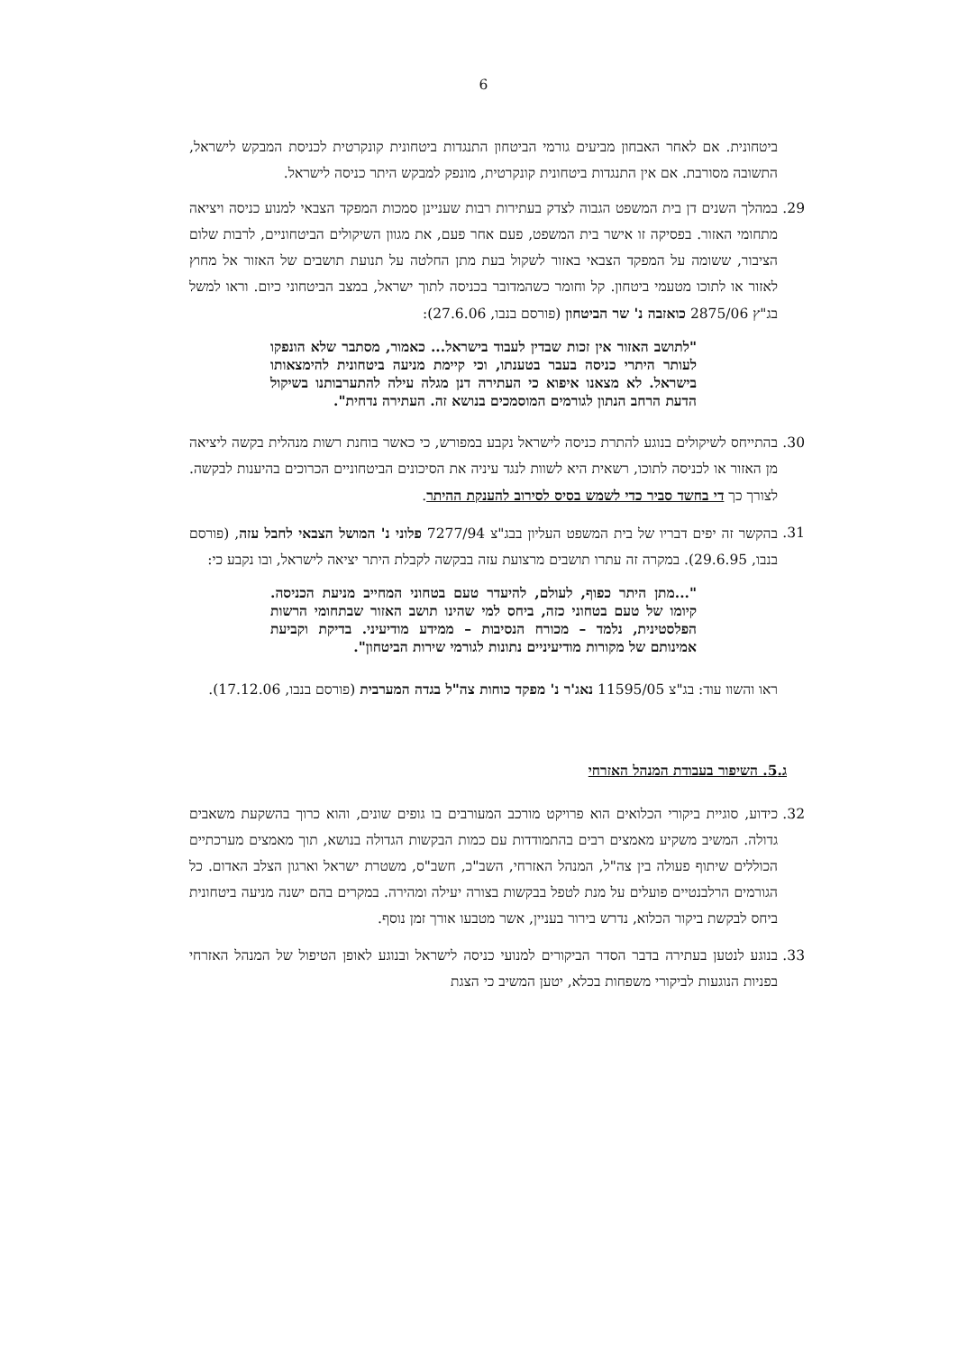6
ביטחונית. אם לאחר האבחון מביעים גורמי הביטחון התנגדות ביטחונית קונקרטית לכניסת המבקש לישראל, התשובה מסורבת. אם אין התנגדות ביטחונית קונקרטית, מונפק למבקש היתר כניסה לישראל.
29. במהלך השנים דן בית המשפט הגבוה לצדק בעתירות רבות שעניינן סמכות המפקד הצבאי למנוע כניסה ויציאה מתחומי האזור. בפסיקה זו אישר בית המשפט, פעם אחר פעם, את מגוון השיקולים הביטחוניים, לרבות שלום הציבור, ששומה על המפקד הצבאי באזור לשקול בעת מתן החלטה על תנועת תושבים של האזור אל מחוץ לאזור או לתוכו מטעמי ביטחון. קל וחומר כשהמדובר בכניסה לתוך ישראל, במצב הביטחוני כיום. וראו למשל בג"ץ 2875/06 כואזבה נ' שר הביטחון (פורסם בנבו, 27.6.06):
"לתושב האזור אין זכות שבדין לעבוד בישראל... כאמור, מסתבר שלא הונפקו לעותר היתרי כניסה בעבר בטענתו, וכי קיימת מניעה ביטחונית להימצאותו בישראל. לא מצאנו איפוא כי העתירה דנן מגלה עילה להתערבותנו בשיקול הדעת הרחב הנתון לגורמים המוסמכים בנושא זה. העתירה נדחית".
30. בהתייחס לשיקולים בנוגע להתרת כניסה לישראל נקבע במפורש, כי כאשר בוחנת רשות מנהלית בקשה ליציאה מן האזור או לכניסה לתוכו, רשאית היא לשוות לנגד עיניה את הסיכונים הביטחוניים הכרוכים בהיענות לבקשה. לצורך כך די בחשד סביר כדי לשמש בסיס לסירוב להענקת ההיתר.
31. בהקשר זה יפים דבריו של בית המשפט העליון בבג"צ 7277/94 פלוני נ' המושל הצבאי לחבל עזה, (פורסם בנבו, 29.6.95). במקרה זה עתרו תושבים מרצועת עזה בבקשה לקבלת היתר יציאה לישראל, ובו נקבע כי:
"...מתן היתר כפוף, לעולם, להיעדר טעם בטחוני המחייב מניעת הכניסה. קיומו של טעם בטחוני כזה, ביחס למי שהינו תושב האזור שבתחומי הרשות הפלסטינית, נלמד – מכורח הנסיבות – ממידע מודיעיני. בדיקת וקביעת אמינותם של מקורות מודיעיניים נתונות לגורמי שירות הביטחון".
ראו והשוו עוד: בג"צ 11595/05 נאג'ר נ' מפקד כוחות צה"ל בגדה המערבית (פורסם בנבו, 17.12.06).
ג.5. השיפור בעבודת המנהל האזרחי
32. כידוע, סוגיית ביקורי הכלואים הוא פרויקט מורכב המעורבים בו גופים שונים, והוא כרוך בהשקעת משאבים גדולה. המשיב משקיע מאמצים רבים בהתמודדות עם כמות הבקשות הגדולה בנושא, תוך מאמצים מערכתיים הכוללים שיתוף פעולה בין צה"ל, המנהל האזרחי, השב"כ, חשב"ס, משטרת ישראל וארגון הצלב האדום. כל הגורמים הרלבנטיים פועלים על מנת לטפל בבקשות בצורה יעילה ומהירה. במקרים בהם ישנה מניעה ביטחונית ביחס לבקשת ביקור הכלוא, נדרש בירור בעניין, אשר מטבעו אורך זמן נוסף.
33. בנוגע לנטען בעתירה בדבר הסדר הביקורים למנועי כניסה לישראל ובנוגע לאופן הטיפול של המנהל האזרחי בפניות הנוגעות לביקורי משפחות בכלא, יטען המשיב כי הצגת